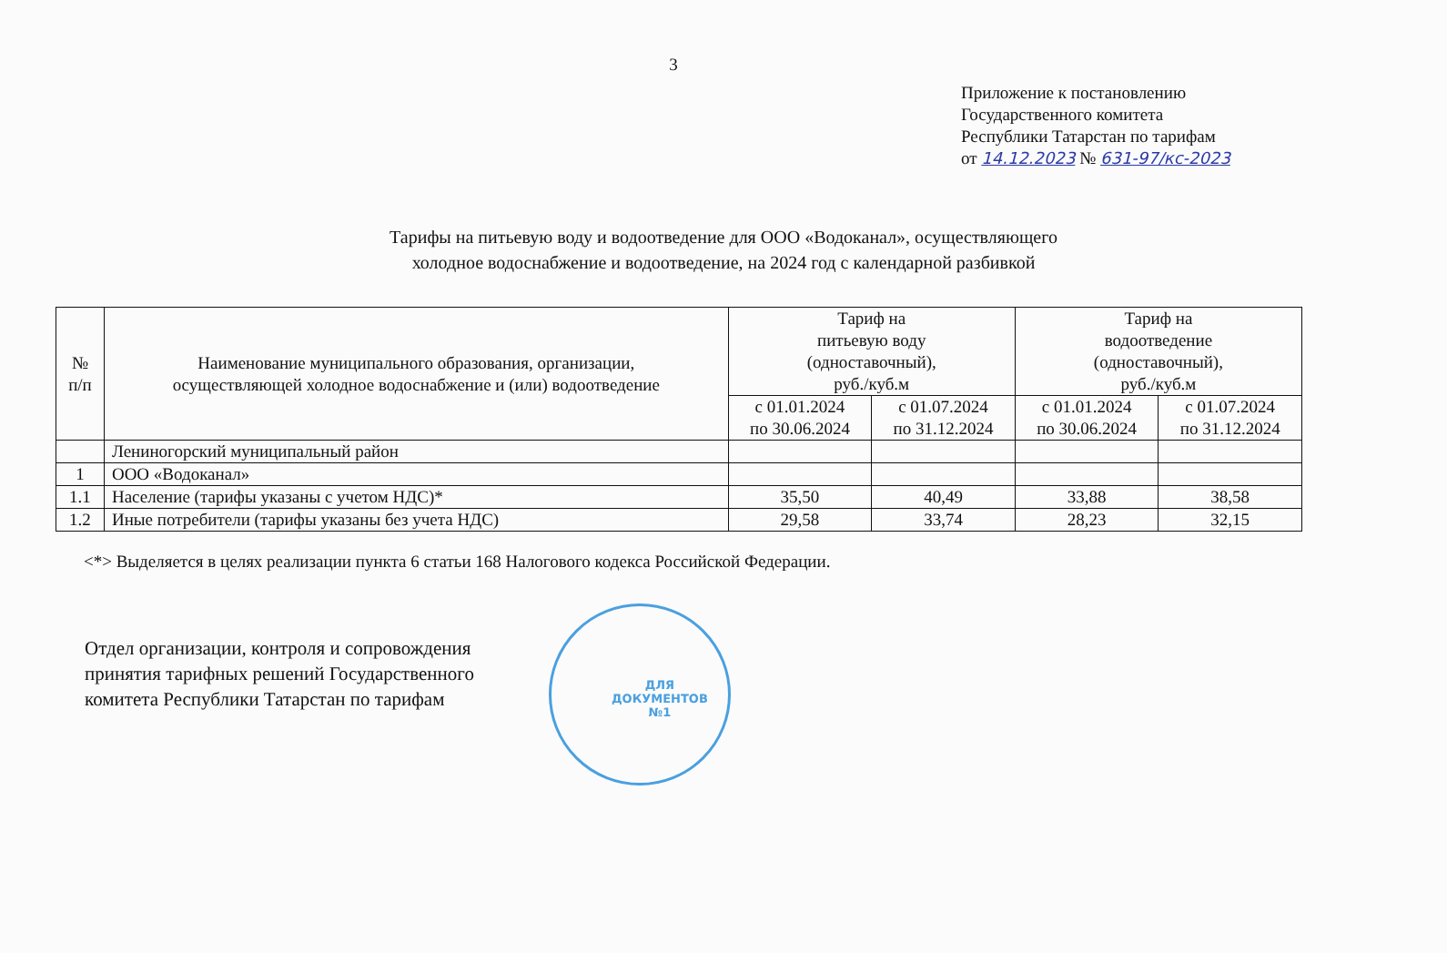3
Приложение к постановлению
Государственного комитета
Республики Татарстан по тарифам
от 14.12.2023 № 631-97/кс-2023
Тарифы на питьевую воду и водоотведение для ООО «Водоканал», осуществляющего
холодное водоснабжение и водоотведение, на 2024 год с календарной разбивкой
| № п/п | Наименование муниципального образования, организации, осуществляющей холодное водоснабжение и (или) водоотведение | Тариф на питьевую воду (одноставочный), руб./куб.м | | Тариф на водоотведение (одноставочный), руб./куб.м | |
| --- | --- | --- | --- | --- | --- |
| | | с 01.01.2024 по 30.06.2024 | с 01.07.2024 по 31.12.2024 | с 01.01.2024 по 30.06.2024 | с 01.07.2024 по 31.12.2024 |
| | Лениногорский муниципальный район | | | | |
| 1 | ООО «Водоканал» | | | | |
| 1.1 | Население (тарифы указаны с учетом НДС)* | 35,50 | 40,49 | 33,88 | 38,58 |
| 1.2 | Иные потребители (тарифы указаны без учета НДС) | 29,58 | 33,74 | 28,23 | 32,15 |
<*> Выделяется в целях реализации пункта 6 статьи 168 Налогового кодекса Российской Федерации.
Отдел организации, контроля и сопровождения
принятия тарифных решений Государственного
комитета Республики Татарстан по тарифам
ДЛЯ
ДОКУМЕНТОВ
№1